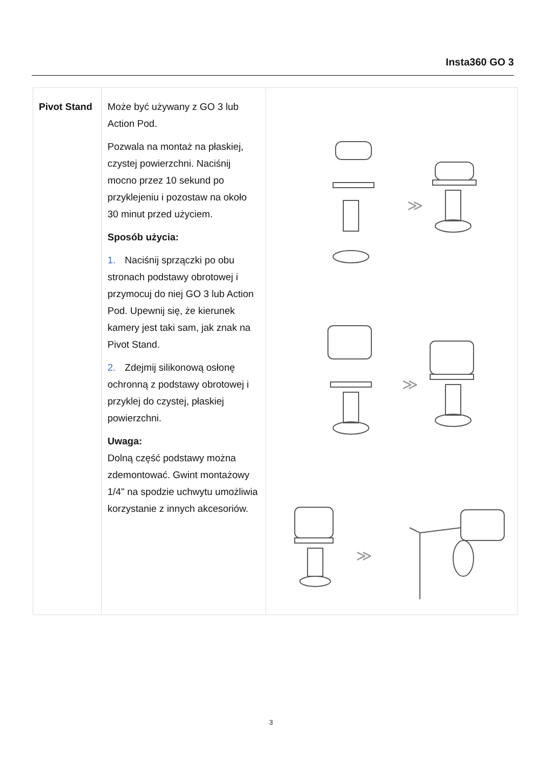Insta360 GO 3
| Pivot Stand | Może być używany z GO 3 lub Action Pod. Pozwala na montaż na płaskiej, czystej powierzchni. Naciśnij mocno przez 10 sekund po przyklejeniu i pozostaw na około 30 minut przed użyciem. Sposób użycia: 1. Naciśnij sprzączki po obu stronach podstawy obrotowej i przymocuj do niej GO 3 lub Action Pod. Upewnij się, że kierunek kamery jest taki sam, jak znak na Pivot Stand. 2. Zdejmij silikonową osłonę ochronną z podstawy obrotowej i przyklej do czystej, płaskiej powierzchni. Uwaga: Dolną część podstawy można zdemontować. Gwint montażowy 1/4" na spodzie uchwytu umożliwia korzystanie z innych akcesoriów. | ≫ ≫ ≫ |
3